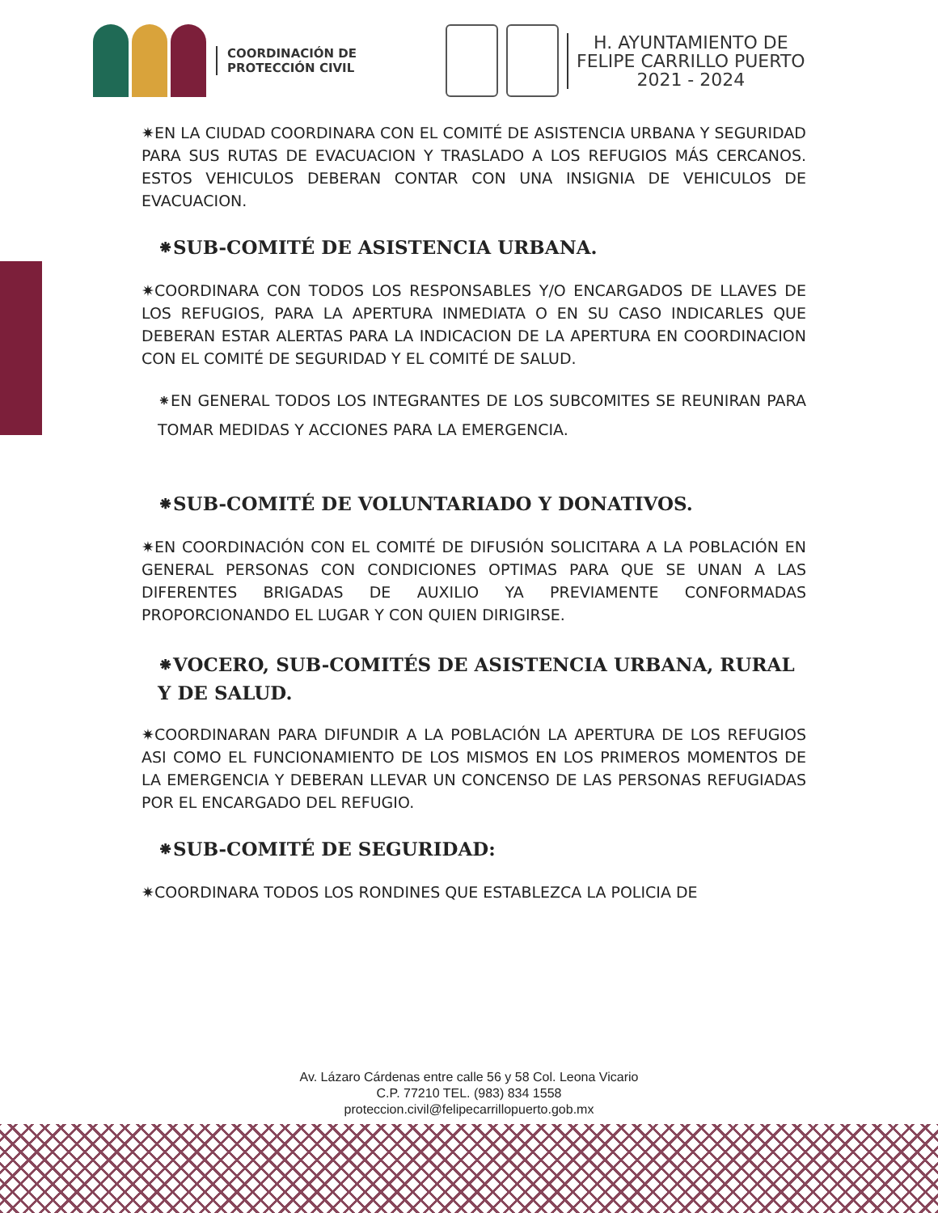COORDINACIÓN DE
PROTECCIÓN CIVIL
H. AYUNTAMIENTO DE
FELIPE CARRILLO PUERTO
2021 - 2024
✷EN LA CIUDAD COORDINARA CON EL COMITÉ DE ASISTENCIA URBANA Y SEGURIDAD PARA SUS RUTAS DE EVACUACION Y TRASLADO A LOS REFUGIOS MÁS CERCANOS. ESTOS VEHICULOS DEBERAN CONTAR CON UNA INSIGNIA DE VEHICULOS DE EVACUACION.
⁕SUB-COMITÉ DE ASISTENCIA URBANA.
✷COORDINARA CON TODOS LOS RESPONSABLES Y/O ENCARGADOS DE LLAVES DE LOS REFUGIOS, PARA LA APERTURA INMEDIATA O EN SU CASO INDICARLES QUE DEBERAN ESTAR ALERTAS PARA LA INDICACION DE LA APERTURA EN COORDINACION CON EL COMITÉ DE SEGURIDAD Y EL COMITÉ DE SALUD.
⁕EN GENERAL TODOS LOS INTEGRANTES DE LOS SUBCOMITES SE REUNIRAN PARA TOMAR MEDIDAS Y ACCIONES PARA LA EMERGENCIA.
⁕SUB-COMITÉ DE VOLUNTARIADO Y DONATIVOS.
✷EN COORDINACIÓN CON EL COMITÉ DE DIFUSIÓN SOLICITARA A LA POBLACIÓN EN GENERAL PERSONAS CON CONDICIONES OPTIMAS PARA QUE SE UNAN A LAS DIFERENTES BRIGADAS DE AUXILIO YA PREVIAMENTE CONFORMADAS PROPORCIONANDO EL LUGAR Y CON QUIEN DIRIGIRSE.
⁕VOCERO, SUB-COMITÉS DE ASISTENCIA URBANA, RURAL Y DE SALUD.
✷COORDINARAN PARA DIFUNDIR A LA POBLACIÓN LA APERTURA DE LOS REFUGIOS ASI COMO EL FUNCIONAMIENTO DE LOS MISMOS EN LOS PRIMEROS MOMENTOS DE LA EMERGENCIA Y DEBERAN LLEVAR UN CONCENSO DE LAS PERSONAS REFUGIADAS POR EL ENCARGADO DEL REFUGIO.
⁕SUB-COMITÉ DE SEGURIDAD:
✷COORDINARA TODOS LOS RONDINES QUE ESTABLEZCA LA POLICIA DE
Av. Lázaro Cárdenas entre calle 56 y 58 Col. Leona Vicario
C.P. 77210 TEL. (983) 834 1558
proteccion.civil@felipecarrillopuerto.gob.mx